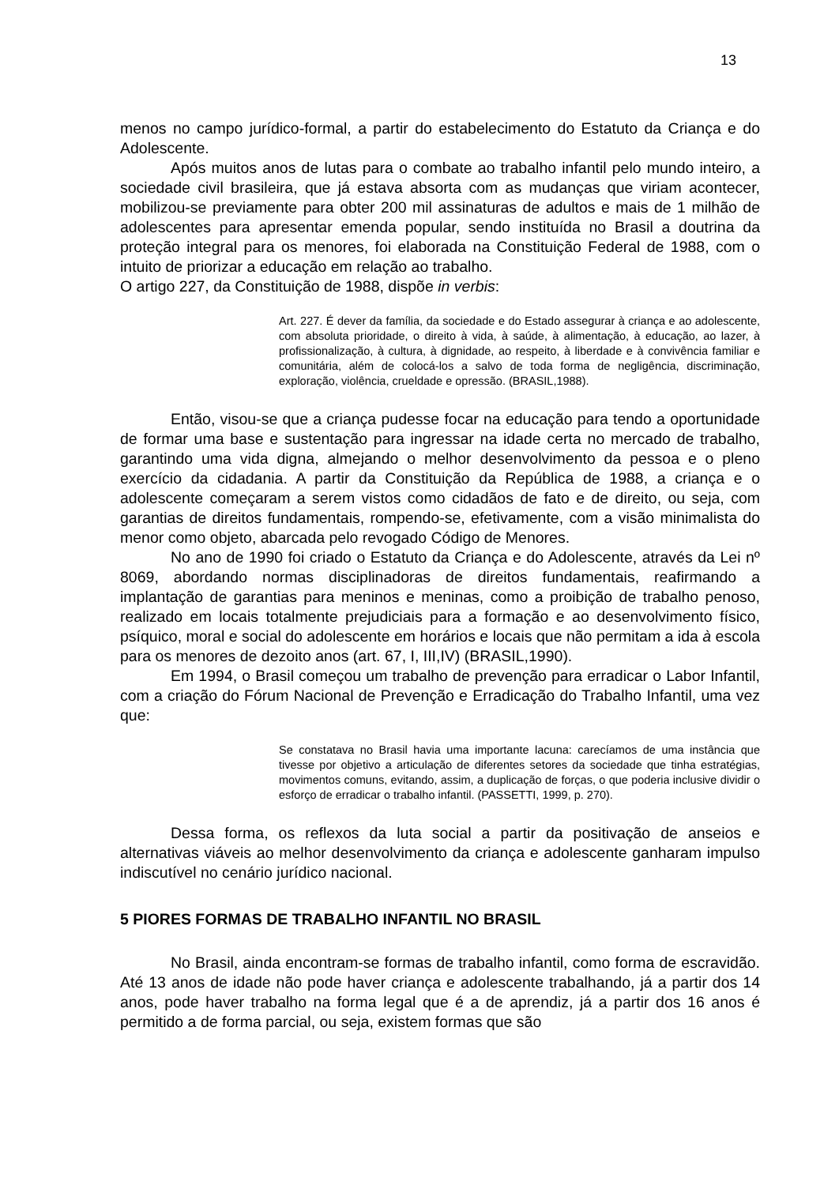13
menos no campo jurídico-formal, a partir do estabelecimento do Estatuto da Criança e do Adolescente.
Após muitos anos de lutas para o combate ao trabalho infantil pelo mundo inteiro, a sociedade civil brasileira, que já estava absorta com as mudanças que viriam acontecer, mobilizou-se previamente para obter 200 mil assinaturas de adultos e mais de 1 milhão de adolescentes para apresentar emenda popular, sendo instituída no Brasil a doutrina da proteção integral para os menores, foi elaborada na Constituição Federal de 1988, com o intuito de priorizar a educação em relação ao trabalho.
O artigo 227, da Constituição de 1988, dispõe in verbis:
Art. 227. É dever da família, da sociedade e do Estado assegurar à criança e ao adolescente, com absoluta prioridade, o direito à vida, à saúde, à alimentação, à educação, ao lazer, à profissionalização, à cultura, à dignidade, ao respeito, à liberdade e à convivência familiar e comunitária, além de colocá-los a salvo de toda forma de negligência, discriminação, exploração, violência, crueldade e opressão. (BRASIL,1988).
Então, visou-se que a criança pudesse focar na educação para tendo a oportunidade de formar uma base e sustentação para ingressar na idade certa no mercado de trabalho, garantindo uma vida digna, almejando o melhor desenvolvimento da pessoa e o pleno exercício da cidadania. A partir da Constituição da República de 1988, a criança e o adolescente começaram a serem vistos como cidadãos de fato e de direito, ou seja, com garantias de direitos fundamentais, rompendo-se, efetivamente, com a visão minimalista do menor como objeto, abarcada pelo revogado Código de Menores.
No ano de 1990 foi criado o Estatuto da Criança e do Adolescente, através da Lei nº 8069, abordando normas disciplinadoras de direitos fundamentais, reafirmando a implantação de garantias para meninos e meninas, como a proibição de trabalho penoso, realizado em locais totalmente prejudiciais para a formação e ao desenvolvimento físico, psíquico, moral e social do adolescente em horários e locais que não permitam a ida à escola para os menores de dezoito anos (art. 67, I, III,IV) (BRASIL,1990).
Em 1994, o Brasil começou um trabalho de prevenção para erradicar o Labor Infantil, com a criação do Fórum Nacional de Prevenção e Erradicação do Trabalho Infantil, uma vez que:
Se constatava no Brasil havia uma importante lacuna: carecíamos de uma instância que tivesse por objetivo a articulação de diferentes setores da sociedade que tinha estratégias, movimentos comuns, evitando, assim, a duplicação de forças, o que poderia inclusive dividir o esforço de erradicar o trabalho infantil. (PASSETTI, 1999, p. 270).
Dessa forma, os reflexos da luta social a partir da positivação de anseios e alternativas viáveis ao melhor desenvolvimento da criança e adolescente ganharam impulso indiscutível no cenário jurídico nacional.
5 PIORES FORMAS DE TRABALHO INFANTIL NO BRASIL
No Brasil, ainda encontram-se formas de trabalho infantil, como forma de escravidão. Até 13 anos de idade não pode haver criança e adolescente trabalhando, já a partir dos 14 anos, pode haver trabalho na forma legal que é a de aprendiz, já a partir dos 16 anos é permitido a de forma parcial, ou seja, existem formas que são